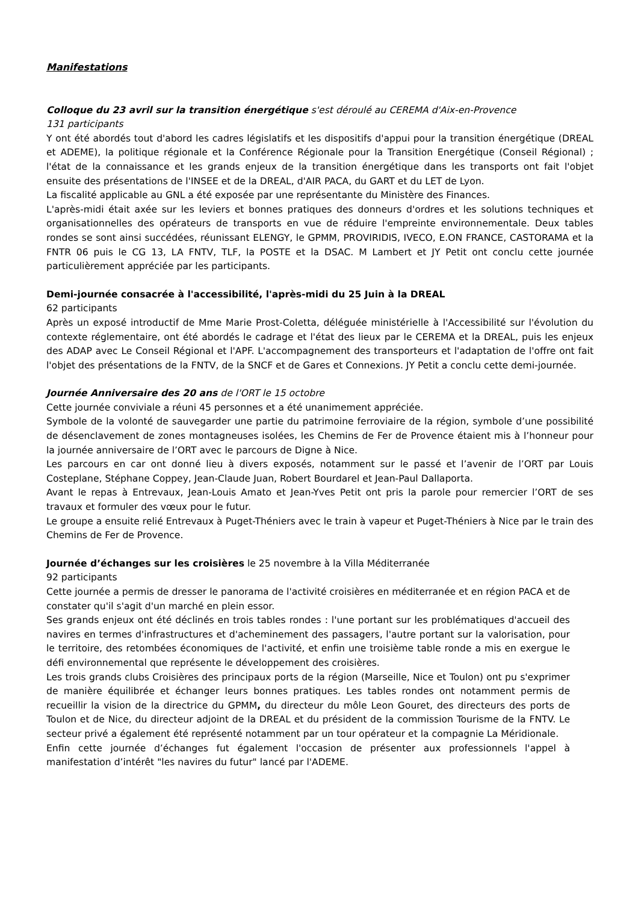Manifestations
Colloque du 23 avril sur la transition énergétique s'est déroulé au CEREMA d'Aix-en-Provence
131 participants
Y ont été abordés tout d'abord les cadres législatifs et les dispositifs d'appui pour la transition énergétique (DREAL et ADEME), la politique régionale et la Conférence Régionale pour la Transition Energétique (Conseil Régional) ; l'état de la connaissance et les grands enjeux de la transition énergétique dans les transports ont fait l'objet ensuite des présentations de l'INSEE et de la DREAL, d'AIR PACA, du GART et du LET de Lyon.
La fiscalité applicable au GNL a été exposée par une représentante du Ministère des Finances.
L'après-midi était axée sur les leviers et bonnes pratiques des donneurs d'ordres et les solutions techniques et organisationnelles des opérateurs de transports en vue de réduire l'empreinte environnementale. Deux tables rondes se sont ainsi succédées, réunissant ELENGY, le GPMM, PROVIRIDIS, IVECO, E.ON FRANCE, CASTORAMA et la FNTR 06 puis le CG 13, LA FNTV, TLF, la POSTE et la DSAC. M Lambert et JY Petit ont conclu cette journée particulièrement appréciée par les participants.
Demi-journée consacrée à l'accessibilité, l'après-midi du 25 Juin à la DREAL
62 participants
Après un exposé introductif de Mme Marie Prost-Coletta, déléguée ministérielle à l'Accessibilité sur l'évolution du contexte réglementaire, ont été abordés le cadrage et l'état des lieux par le CEREMA et la DREAL, puis les enjeux des ADAP avec Le Conseil Régional et l'APF. L'accompagnement des transporteurs et l'adaptation de l'offre ont fait l'objet des présentations de la FNTV, de la SNCF et de Gares et Connexions. JY Petit a conclu cette demi-journée.
Journée Anniversaire des 20 ans de l'ORT le 15 octobre
Cette journée conviviale a réuni 45 personnes et a été unanimement appréciée.
Symbole de la volonté de sauvegarder une partie du patrimoine ferroviaire de la région, symbole d’une possibilité de désenclavement de zones montagneuses isolées, les Chemins de Fer de Provence étaient mis à l’honneur pour la journée anniversaire de l’ORT avec le parcours de Digne à Nice.
Les parcours en car ont donné lieu à divers exposés, notamment sur le passé et l’avenir de l’ORT par Louis Costeplane, Stéphane Coppey, Jean-Claude Juan, Robert Bourdarel et Jean-Paul Dallaporta.
Avant le repas à Entrevaux, Jean-Louis Amato et Jean-Yves Petit ont pris la parole pour remercier l’ORT de ses travaux et formuler des vœux pour le futur.
Le groupe a ensuite relié Entrevaux à Puget-Théniers avec le train à vapeur et Puget-Théniers à Nice par le train des Chemins de Fer de Provence.
Journée d’échanges sur les croisières le 25 novembre à la Villa Méditerranée
92 participants
Cette journée a permis de dresser le panorama de l'activité croisières en méditerranée et en région PACA et de constater qu'il s'agit d'un marché en plein essor.
Ses grands enjeux ont été déclinés en trois tables rondes : l'une portant sur les problématiques d'accueil des navires en termes d'infrastructures et d'acheminement des passagers, l'autre portant sur la valorisation, pour le territoire, des retombées économiques de l'activité, et enfin une troisième table ronde a mis en exergue le défi environnemental que représente le développement des croisières.
Les trois grands clubs Croisières des principaux ports de la région (Marseille, Nice et Toulon) ont pu s'exprimer de manière équilibrée et échanger leurs bonnes pratiques. Les tables rondes ont notamment permis de recueillir la vision de la directrice du GPMM, du directeur du môle Leon Gouret, des directeurs des ports de Toulon et de Nice, du directeur adjoint de la DREAL et du président de la commission Tourisme de la FNTV. Le secteur privé a également été représenté notamment par un tour opérateur et la compagnie La Méridionale.
Enfin cette journée d’échanges fut également l'occasion de présenter aux professionnels l'appel à manifestation d’intérêt "les navires du futur" lancé par l'ADEME.